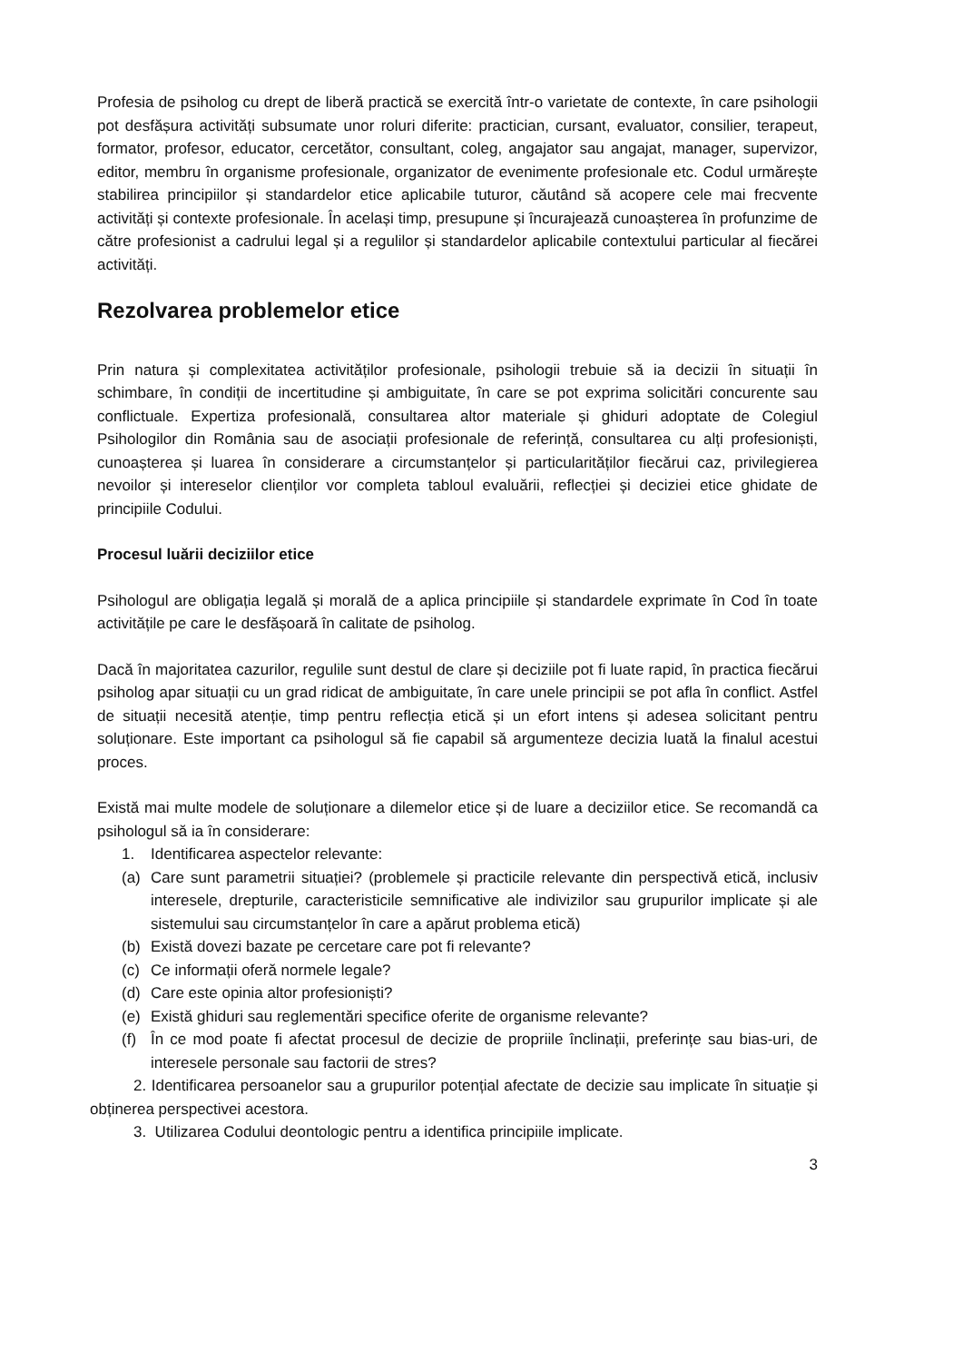Profesia de psiholog cu drept de liberă practică se exercită într-o varietate de contexte, în care psihologii pot desfășura activități subsumate unor roluri diferite: practician, cursant, evaluator, consilier, terapeut, formator, profesor, educator, cercetător, consultant, coleg, angajator sau angajat, manager, supervizor, editor, membru în organisme profesionale, organizator de evenimente profesionale etc. Codul urmărește stabilirea principiilor și standardelor etice aplicabile tuturor, căutând să acopere cele mai frecvente activități și contexte profesionale. În același timp, presupune și încurajează cunoașterea în profunzime de către profesionist a cadrului legal și a regulilor și standardelor aplicabile contextului particular al fiecărei activități.
Rezolvarea problemelor etice
Prin natura și complexitatea activităților profesionale, psihologii trebuie să ia decizii în situații în schimbare, în condiții de incertitudine și ambiguitate, în care se pot exprima solicitări concurente sau conflictuale. Expertiza profesională, consultarea altor materiale și ghiduri adoptate de Colegiul Psihologilor din România sau de asociații profesionale de referință, consultarea cu alți profesioniști, cunoașterea și luarea în considerare a circumstanțelor și particularităților fiecărui caz, privilegierea nevoilor și intereselor clienților vor completa tabloul evaluării, reflecției și deciziei etice ghidate de principiile Codului.
Procesul luării deciziilor etice
Psihologul are obligația legală și morală de a aplica principiile și standardele exprimate în Cod în toate activitățile pe care le desfășoară în calitate de psiholog.
Dacă în majoritatea cazurilor, regulile sunt destul de clare și deciziile pot fi luate rapid, în practica fiecărui psiholog apar situații cu un grad ridicat de ambiguitate, în care unele principii se pot afla în conflict. Astfel de situații necesită atenție, timp pentru reflecția etică și un efort intens și adesea solicitant pentru soluționare. Este important ca psihologul să fie capabil să argumenteze decizia luată la finalul acestui proces.
Există mai multe modele de soluționare a dilemelor etice și de luare a deciziilor etice. Se recomandă ca psihologul să ia în considerare:
1. Identificarea aspectelor relevante:
(a) Care sunt parametrii situației? (problemele și practicile relevante din perspectivă etică, inclusiv interesele, drepturile, caracteristicile semnificative ale indivizilor sau grupurilor implicate și ale sistemului sau circumstanțelor în care a apărut problema etică)
(b) Există dovezi bazate pe cercetare care pot fi relevante?
(c) Ce informații oferă normele legale?
(d) Care este opinia altor profesioniști?
(e) Există ghiduri sau reglementări specifice oferite de organisme relevante?
(f) În ce mod poate fi afectat procesul de decizie de propriile înclinații, preferințe sau bias-uri, de interesele personale sau factorii de stres?
2. Identificarea persoanelor sau a grupurilor potențial afectate de decizie sau implicate în situație și obținerea perspectivei acestora.
3. Utilizarea Codului deontologic pentru a identifica principiile implicate.
3